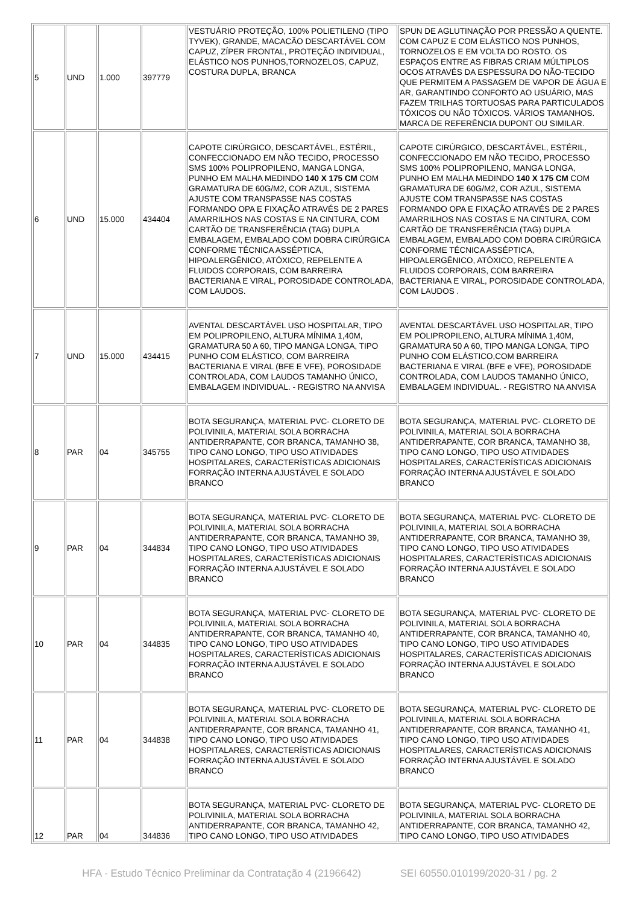| 5 | UND | 1.000 | 397779 | VESTUÁRIO PROTEÇÃO, 100% POLIETILENO (TIPO TYVEK), GRANDE, MACACÃO DESCARTÁVEL COM CAPUZ, ZÍPER FRONTAL, PROTEÇÃO INDIVIDUAL, ELÁSTICO NOS PUNHOS,TORNOZELOS, CAPUZ, COSTURA DUPLA, BRANCA | SPUN DE AGLUTINAÇÃO POR PRESSÃO A QUENTE. COM CAPUZ E COM ELÁSTICO NOS PUNHOS, TORNOZELOS E EM VOLTA DO ROSTO. OS ESPAÇOS ENTRE AS FIBRAS CRIAM MÚLTIPLOS OCOS ATRAVÉS DA ESPESSURA DO NÃO-TECIDO QUE PERMITEM A PASSAGEM DE VAPOR DE ÁGUA E AR, GARANTINDO CONFORTO AO USUÁRIO, MAS FAZEM TRILHAS TORTUOSAS PARA PARTICULADOS TÓXICOS OU NÃO TÓXICOS. VÁRIOS TAMANHOS. MARCA DE REFERÊNCIA DUPONT OU SIMILAR. |
| 6 | UND | 15.000 | 434404 | CAPOTE CIRÚRGICO, DESCARTÁVEL, ESTÉRIL, CONFECCIONADO EM NÃO TECIDO, PROCESSO SMS 100% POLIPROPILENO, MANGA LONGA, PUNHO EM MALHA MEDINDO 140 X 175 CM COM GRAMATURA DE 60G/M2, COR AZUL, SISTEMA AJUSTE COM TRANSPASSE NAS COSTAS FORMANDO OPA E FIXAÇÃO ATRAVÉS DE 2 PARES AMARRILHOS NAS COSTAS E NA CINTURA, COM CARTÃO DE TRANSFERÊNCIA (TAG) DUPLA EMBALAGEM, EMBALADO COM DOBRA CIRÚRGICA CONFORME TÉCNICA ASSÉPTICA, HIPOALERGÊNICO, ATÓXICO, REPELENTE A FLUIDOS CORPORAIS, COM BARREIRA BACTERIANA E VIRAL, POROSIDADE CONTROLADA, COM LAUDOS. | CAPOTE CIRÚRGICO, DESCARTÁVEL, ESTÉRIL, CONFECCIONADO EM NÃO TECIDO, PROCESSO SMS 100% POLIPROPILENO, MANGA LONGA, PUNHO EM MALHA MEDINDO 140 X 175 CM COM GRAMATURA DE 60G/M2, COR AZUL, SISTEMA AJUSTE COM TRANSPASSE NAS COSTAS FORMANDO OPA E FIXAÇÃO ATRAVÉS DE 2 PARES AMARRILHOS NAS COSTAS E NA CINTURA, COM CARTÃO DE TRANSFERÊNCIA (TAG) DUPLA EMBALAGEM, EMBALADO COM DOBRA CIRÚRGICA CONFORME TÉCNICA ASSÉPTICA, HIPOALERGÊNICO, ATÓXICO, REPELENTE A FLUIDOS CORPORAIS, COM BARREIRA BACTERIANA E VIRAL, POROSIDADE CONTROLADA, COM LAUDOS . |
| 7 | UND | 15.000 | 434415 | AVENTAL DESCARTÁVEL USO HOSPITALAR, TIPO EM POLIPROPILENO, ALTURA MÍNIMA 1,40M, GRAMATURA 50 A 60, TIPO MANGA LONGA, TIPO PUNHO COM ELÁSTICO, COM BARREIRA BACTERIANA E VIRAL (BFE E VFE), POROSIDADE CONTROLADA, COM LAUDOS TAMANHO ÚNICO, EMBALAGEM INDIVIDUAL. - REGISTRO NA ANVISA | AVENTAL DESCARTÁVEL USO HOSPITALAR, TIPO EM POLIPROPILENO, ALTURA MÍNIMA 1,40M, GRAMATURA 50 A 60, TIPO MANGA LONGA, TIPO PUNHO COM ELÁSTICO,COM BARREIRA BACTERIANA E VIRAL (BFE e VFE), POROSIDADE CONTROLADA, COM LAUDOS TAMANHO ÚNICO, EMBALAGEM INDIVIDUAL. - REGISTRO NA ANVISA |
| 8 | PAR | 04 | 345755 | BOTA SEGURANÇA, MATERIAL PVC- CLORETO DE POLIVINILA, MATERIAL SOLA BORRACHA ANTIDERRAPANTE, COR BRANCA, TAMANHO 38, TIPO CANO LONGO, TIPO USO ATIVIDADES HOSPITALARES, CARACTERÍSTICAS ADICIONAIS FORRAÇÃO INTERNA AJUSTÁVEL E SOLADO BRANCO | BOTA SEGURANÇA, MATERIAL PVC- CLORETO DE POLIVINILA, MATERIAL SOLA BORRACHA ANTIDERRAPANTE, COR BRANCA, TAMANHO 38, TIPO CANO LONGO, TIPO USO ATIVIDADES HOSPITALARES, CARACTERÍSTICAS ADICIONAIS FORRAÇÃO INTERNA AJUSTÁVEL E SOLADO BRANCO |
| 9 | PAR | 04 | 344834 | BOTA SEGURANÇA, MATERIAL PVC- CLORETO DE POLIVINILA, MATERIAL SOLA BORRACHA ANTIDERRAPANTE, COR BRANCA, TAMANHO 39, TIPO CANO LONGO, TIPO USO ATIVIDADES HOSPITALARES, CARACTERÍSTICAS ADICIONAIS FORRAÇÃO INTERNA AJUSTÁVEL E SOLADO BRANCO | BOTA SEGURANÇA, MATERIAL PVC- CLORETO DE POLIVINILA, MATERIAL SOLA BORRACHA ANTIDERRAPANTE, COR BRANCA, TAMANHO 39, TIPO CANO LONGO, TIPO USO ATIVIDADES HOSPITALARES, CARACTERÍSTICAS ADICIONAIS FORRAÇÃO INTERNA AJUSTÁVEL E SOLADO BRANCO |
| 10 | PAR | 04 | 344835 | BOTA SEGURANÇA, MATERIAL PVC- CLORETO DE POLIVINILA, MATERIAL SOLA BORRACHA ANTIDERRAPANTE, COR BRANCA, TAMANHO 40, TIPO CANO LONGO, TIPO USO ATIVIDADES HOSPITALARES, CARACTERÍSTICAS ADICIONAIS FORRAÇÃO INTERNA AJUSTÁVEL E SOLADO BRANCO | BOTA SEGURANÇA, MATERIAL PVC- CLORETO DE POLIVINILA, MATERIAL SOLA BORRACHA ANTIDERRAPANTE, COR BRANCA, TAMANHO 40, TIPO CANO LONGO, TIPO USO ATIVIDADES HOSPITALARES, CARACTERÍSTICAS ADICIONAIS FORRAÇÃO INTERNA AJUSTÁVEL E SOLADO BRANCO |
| 11 | PAR | 04 | 344838 | BOTA SEGURANÇA, MATERIAL PVC- CLORETO DE POLIVINILA, MATERIAL SOLA BORRACHA ANTIDERRAPANTE, COR BRANCA, TAMANHO 41, TIPO CANO LONGO, TIPO USO ATIVIDADES HOSPITALARES, CARACTERÍSTICAS ADICIONAIS FORRAÇÃO INTERNA AJUSTÁVEL E SOLADO BRANCO | BOTA SEGURANÇA, MATERIAL PVC- CLORETO DE POLIVINILA, MATERIAL SOLA BORRACHA ANTIDERRAPANTE, COR BRANCA, TAMANHO 41, TIPO CANO LONGO, TIPO USO ATIVIDADES HOSPITALARES, CARACTERÍSTICAS ADICIONAIS FORRAÇÃO INTERNA AJUSTÁVEL E SOLADO BRANCO |
| 12 | PAR | 04 | 344836 | BOTA SEGURANÇA, MATERIAL PVC- CLORETO DE POLIVINILA, MATERIAL SOLA BORRACHA ANTIDERRAPANTE, COR BRANCA, TAMANHO 42, TIPO CANO LONGO, TIPO USO ATIVIDADES | BOTA SEGURANÇA, MATERIAL PVC- CLORETO DE POLIVINILA, MATERIAL SOLA BORRACHA ANTIDERRAPANTE, COR BRANCA, TAMANHO 42, TIPO CANO LONGO, TIPO USO ATIVIDADES |
HFA - Estudo Técnico Preliminar da Contratação 4 (2196642) SEI 60550.010199/2020-31 / pg. 2